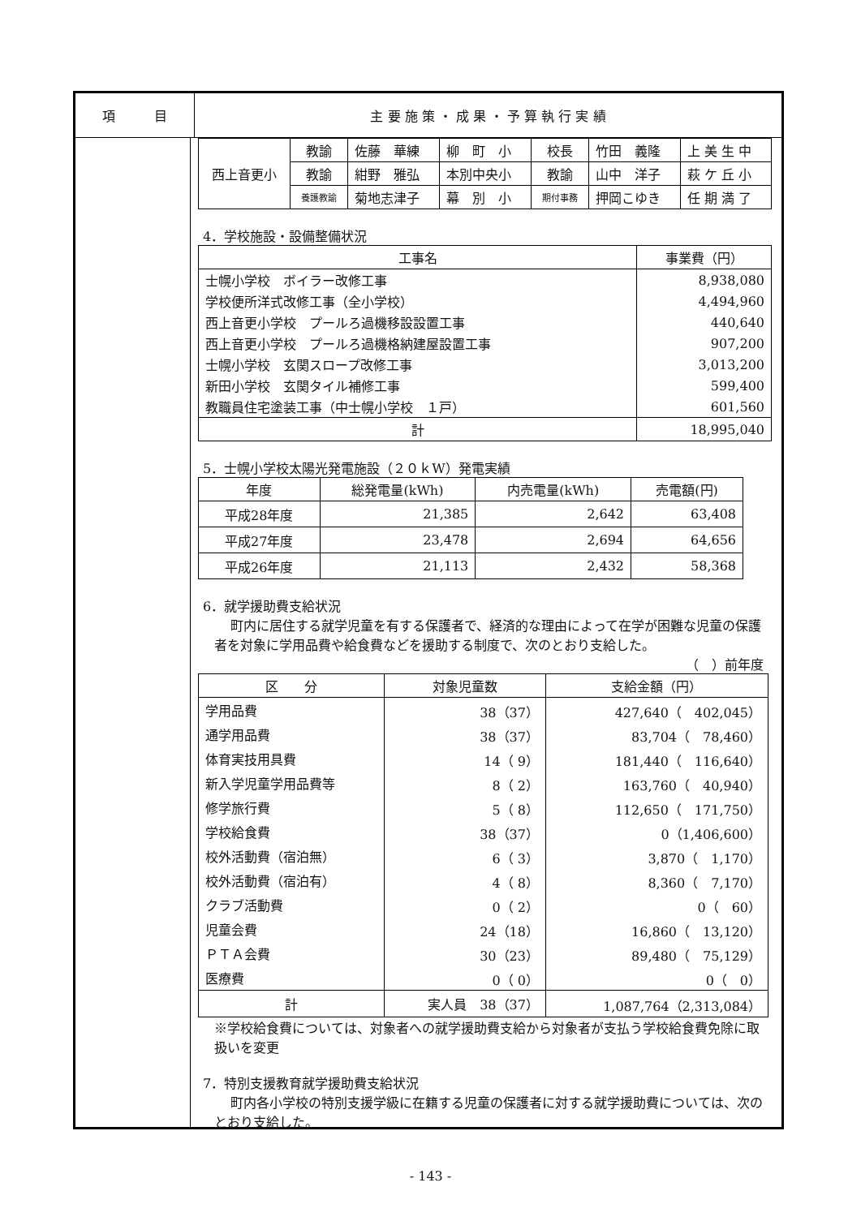項　　　目 主 要 施 策 ・ 成 果 ・ 予 算 執 行 実 績
| 西上音更小 | 教諭 | 佐藤 華練 | 柳 町 小 | 校長 | 竹田 義隆 | 上 美 生 中 |
| | 教諭 | 紺野 雅弘 | 本別中央小 | 教諭 | 山中 洋子 | 萩 ケ 丘 小 |
| | 養護教諭 | 菊地志津子 | 幕 別 小 | 期付事務 | 押岡こゆき | 任 期 満 了 |
4．学校施設・設備整備状況
| 工事名 | 事業費（円） |
| --- | --- |
| 士幌小学校 ボイラー改修工事 | 8,938,080 |
| 学校便所洋式改修工事（全小学校） | 4,494,960 |
| 西上音更小学校 プールろ過機移設設置工事 | 440,640 |
| 西上音更小学校 プールろ過機格納建屋設置工事 | 907,200 |
| 士幌小学校 玄関スロープ改修工事 | 3,013,200 |
| 新田小学校 玄関タイル補修工事 | 599,400 |
| 教職員住宅塗装工事（中士幌小学校 １戸） | 601,560 |
| 計 | 18,995,040 |
5．士幌小学校太陽光発電施設（２０ｋW）発電実績
| 年度 | 総発電量(kWh) | 内売電量(kWh) | 売電額(円) |
| --- | --- | --- | --- |
| 平成28年度 | 21,385 | 2,642 | 63,408 |
| 平成27年度 | 23,478 | 2,694 | 64,656 |
| 平成26年度 | 21,113 | 2,432 | 58,368 |
6．就学援助費支給状況
町内に居住する就学児童を有する保護者で、経済的な理由によって在学が困難な児童の保護者を対象に学用品費や給食費などを援助する制度で、次のとおり支給した。
（　）前年度
| 区 分 | 対象児童数 | 支給金額（円） |
| --- | --- | --- |
| 学用品費 | 38（37） | 427,640（ 402,045） |
| 通学用品費 | 38（37） | 83,704（ 78,460） |
| 体育実技用具費 | 14（ 9） | 181,440（ 116,640） |
| 新入学児童学用品費等 | 8（ 2） | 163,760（ 40,940） |
| 修学旅行費 | 5（ 8） | 112,650（ 171,750） |
| 学校給食費 | 38（37） | 0（1,406,600） |
| 校外活動費（宿泊無） | 6（ 3） | 3,870（ 1,170） |
| 校外活動費（宿泊有） | 4（ 8） | 8,360（ 7,170） |
| クラブ活動費 | 0（ 2） | 0（ 60） |
| 児童会費 | 24（18） | 16,860（ 13,120） |
| ＰＴＡ会費 | 30（23） | 89,480（ 75,129） |
| 医療費 | 0（ 0） | 0（ 0） |
| 計 | 実人員 38（37） | 1,087,764（2,313,084） |
※学校給食費については、対象者への就学援助費支給から対象者が支払う学校給食費免除に取扱いを変更
7．特別支援教育就学援助費支給状況
町内各小学校の特別支援学級に在籍する児童の保護者に対する就学援助費については、次のとおり支給した。
- 143 -